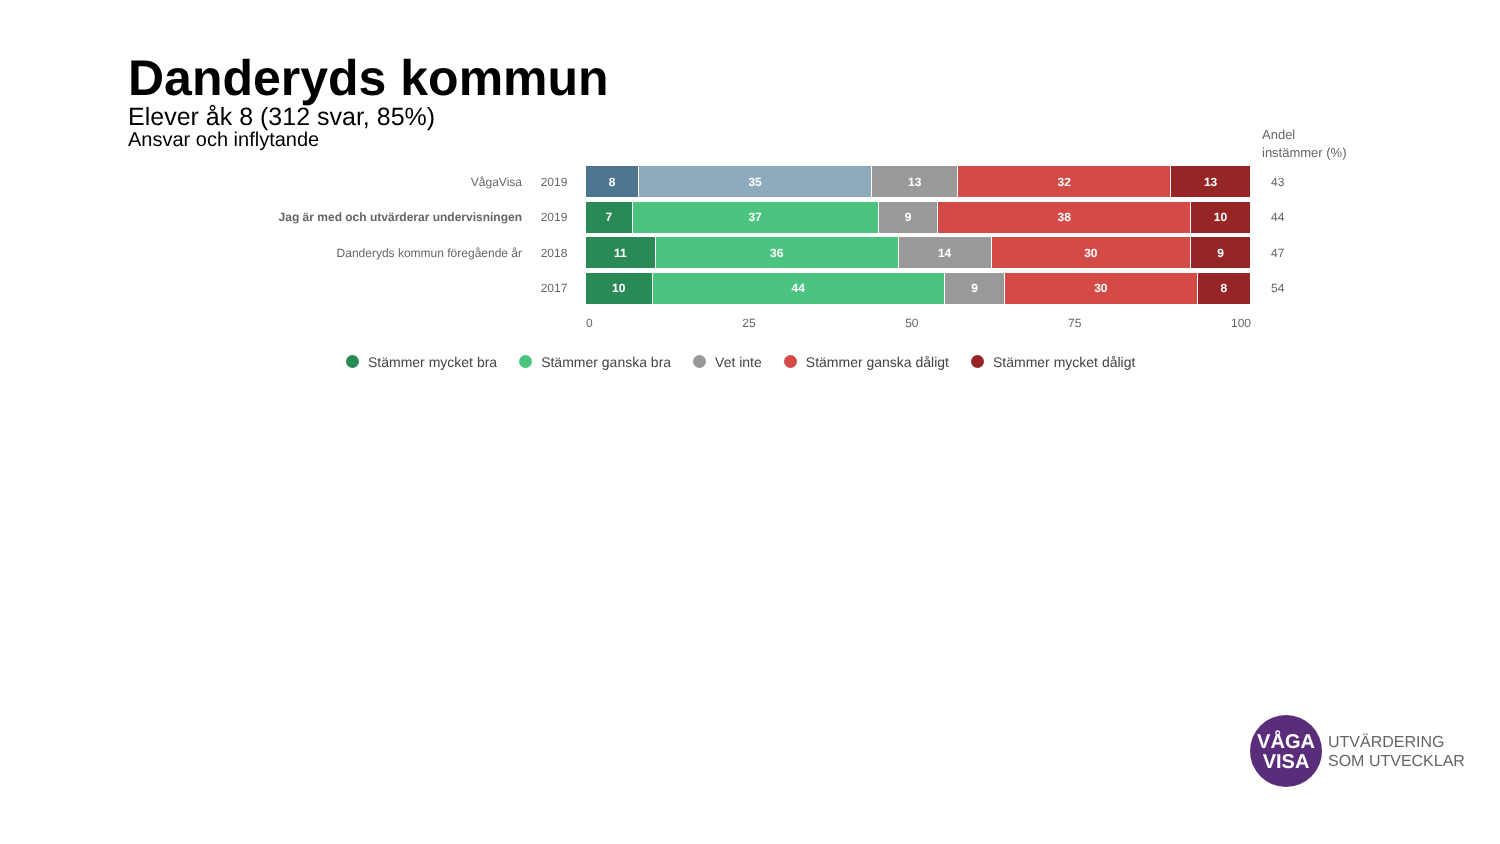Danderyds kommun
Elever åk 8 (312 svar, 85%)
Ansvar och inflytande
Andel
instämmer (%)
VågaVisa 2019
8 35 13 32 13
43
Jag är med och utvärderar undervisningen 2019
7 37 9 38 10
44
Danderyds kommun föregående år 2018
11 36 14 30 9
47
2017
10 44 9 30 8
54
0 25 50 75 100
Stämmer mycket bra Stämmer ganska bra Vet inte Stämmer ganska dåligt Stämmer mycket dåligt
VÅGA
VISA
UTVÄRDERING
SOM UTVECKLAR